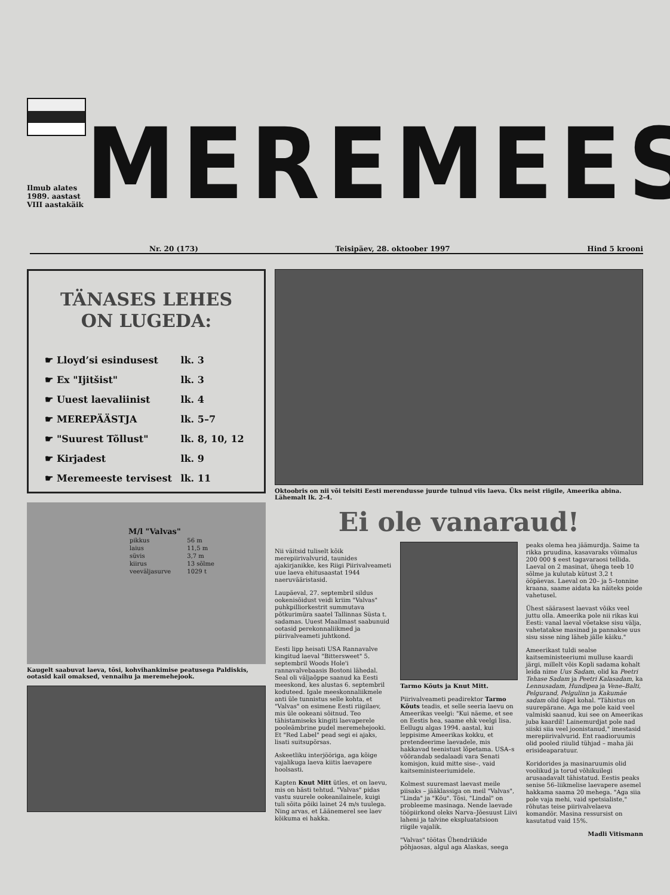Ilmub alates
1989. aastast
VIII aastakäik
MEREMEES
Nr. 20 (173) Teisipäev, 28. oktoober 1997 Hind 5 krooni
TÄNASES LEHES
ON LUGEDA:
| ☛ Lloyd’si esindusest | lk. 3 |
| ☛ Ex "Ijitšist" | lk. 3 |
| ☛ Uuest laevaliinist | lk. 4 |
| ☛ MEREPÄÄSTJA | lk. 5–7 |
| ☛ "Suurest Tõllust" | lk. 8, 10, 12 |
| ☛ Kirjadest | lk. 9 |
| ☛ Meremeeste tervisest | lk. 11 |
M/l "Valvas"
| pikkus | 56 m |
| laius | 11,5 m |
| süvis | 3,7 m |
| kiirus | 13 sõlme |
| veeväljasurve | 1029 t |
Kaugelt saabuvat laeva, tõsi, kohvihankimise peatusega Paldiskis, ootasid kail omaksed, vennaihu ja meremehejook.
Oktoobris on nii või teisiti Eesti merendusse juurde tulnud viis laeva. Üks neist riigile, Ameerika abina. Lähemalt lk. 2–4.
Ei ole vanaraud!
Nii väitsid tuliselt kõik merepiirivalvurid, taunides ajakirjanikke, kes Riigi Piirivalveameti uue laeva ehitusaastat 1944 naeruvääristasid.
Laupäeval, 27. septembril sildus ookenisõidust veidi kriim "Valvas" puhkpilliorkestrit summutava põtkurimüra saatel Tallinnas Süsta t. sadamas. Uuest Maailmast saabunuid ootasid perekonnaliikmed ja piirivalveameti juhtkond.
Eesti lipp heisati USA Rannavalve kingitud laeval "Bittersweet" 5. septembril Woods Hole'i rannavalvebaasis Bostoni lähedal. Seal oli väljaõppe saanud ka Eesti meeskond, kes alustas 6. septembril koduteed. Igale meeskonnaliikmele anti üle tunnistus selle kohta, et "Valvas" on esimene Eesti riigilaev, mis üle ookeani sõitnud. Teo tähistamiseks kingiti laevaperele pooleämbrine pudel meremehejooki. Et "Red Label" pead segi ei ajaks, lisati suitsupõrsas.
Askeetliku interjööriga, aga kõige vajalikuga laeva kiitis laevapere hoolsasti.
Kapten Knut Mitt ütles, et on laevu, mis on hästi tehtud. "Valvas" pidas vastu suurele ookeanilainele, kuigi tuli sõita põiki lainet 24 m/s tuulega. Ning arvas, et Läänemerel see laev kõikuma ei hakka.
Tarmo Kõuts ja Knut Mitt.
Piirivalveameti peadirektor Tarmo Kõuts teadis, et selle seeria laevu on Ameerikas veelgi: "Kui näeme, et see on Eestis hea, saame ehk veelgi lisa. Eellugu algas 1994. aastal, kui leppisime Ameerikas kokku, et pretendeerime laevadele, mis hakkavad teenistust lõpetama. USA–s võõrandab sedalaadi vara Senati komisjon, kuid mitte sise–, vaid kaitseministeeriumidele.
Kolmest suuremast laevast meile piisaks – jääklassiga on meil "Valvas", "Linda" ja "Kõu". Tõsi, "Lindal" on probleeme masinaga. Nende laevade tööpiirkond oleks Narva–Jõesuust Liivi laheni ja talvine ekspluatatsioon riigile vajalik.
"Valvas" töötas Ühendriikide põhjaosas, algul aga Alaskas, seega peaks olema hea jäämurdja. Saime ta rikka pruudina, kasavaraks võimalus 200 000 $ eest tagavaraosi tellida. Laeval on 2 masinat, ühega teeb 10 sõlme ja kulutab kütust 3,2 t ööpäevas. Laeval on 20– ja 5–tonnine kraana, saame aidata ka näiteks poide vahetusel.
Ühest säärasest laevast võiks veel juttu olla. Ameerika pole nii rikas kui Eesti: vanal laeval võetakse sisu välja, vahetatakse masinad ja pannakse uus sisu sisse ning läheb jälle käiku."
Ameerikast tuldi sealse kaitseministeeriumi mulluse kaardi järgi, millelt võis Kopli sadama kohalt leida nime Uus Sadam, olid ka Peetri Tehase Sadam ja Peetri Kalasadam, ka Lennusadam, Hundipea ja Vene–Balti, Pelgurand, Pelgulinn ja Kakumäe sadam olid õigel kohal. "Tähistus on suurepärane. Aga me pole kaid veel valmiski saanud, kui see on Ameerikas juba kaardil! Lainemurdjat pole nad siiski siia veel joonistanud," imestasid merepiirivalvurid. Ent raadioruumis olid pooled riiulid tühjad – maha jäi erisideaparatuur.
Koridorides ja masinaruumis olid voolikud ja torud võhikuilegi arusaadavalt tähistatud. Eestis peaks senise 56–liikmelise laevapere asemel hakkama saama 20 mehega. "Aga siia pole vaja mehi, vaid spetsialiste," rõhutas teise piirivalvelaeva komandör. Masina ressursist on kasutatud vaid 15%.
Madli Vitismann